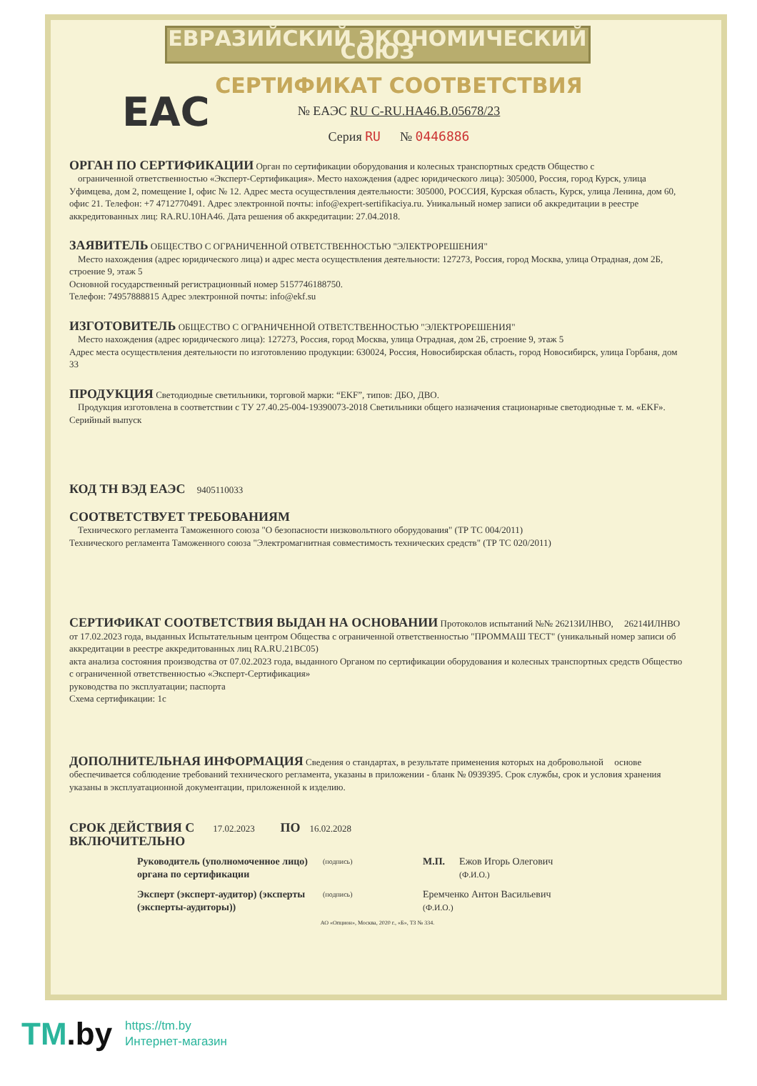ЕВРАЗИЙСКИЙ ЭКОНОМИЧЕСКИЙ СОЮЗ
СЕРТИФИКАТ СООТВЕТСТВИЯ
EAC
№ ЕАЭС RU C-RU.HA46.B.05678/23
Серия RU № 0446886
ОРГАН ПО СЕРТИФИКАЦИИ Орган по сертификации оборудования и колесных транспортных средств Общество с
ограниченной ответственностью «Эксперт-Сертификация». Место нахождения (адрес юридического лица): 305000, Россия, город Курск, улица Уфимцева, дом 2, помещение I, офис № 12. Адрес места осуществления деятельности: 305000, РОССИЯ, Курская область, Курск, улица Ленина, дом 60, офис 21. Телефон: +7 4712770491. Адрес электронной почты: info@expert-sertifikaciya.ru. Уникальный номер записи об аккредитации в реестре аккредитованных лиц: RA.RU.10HA46. Дата решения об аккредитации: 27.04.2018.
ЗАЯВИТЕЛЬ ОБЩЕСТВО С ОГРАНИЧЕННОЙ ОТВЕТСТВЕННОСТЬЮ "ЭЛЕКТРОРЕШЕНИЯ"
Место нахождения (адрес юридического лица) и адрес места осуществления деятельности: 127273, Россия, город Москва, улица Отрадная, дом 2Б, строение 9, этаж 5
Основной государственный регистрационный номер 5157746188750.
Телефон: 74957888815 Адрес электронной почты: info@ekf.su
ИЗГОТОВИТЕЛЬ ОБЩЕСТВО С ОГРАНИЧЕННОЙ ОТВЕТСТВЕННОСТЬЮ "ЭЛЕКТРОРЕШЕНИЯ"
Место нахождения (адрес юридического лица): 127273, Россия, город Москва, улица Отрадная, дом 2Б, строение 9, этаж 5
Адрес места осуществления деятельности по изготовлению продукции: 630024, Россия, Новосибирская область, город Новосибирск, улица Горбаня, дом 33
ПРОДУКЦИЯ Светодиодные светильники, торговой марки: “EKF”, типов: ДБО, ДВО.
Продукция изготовлена в соответствии с ТУ 27.40.25-004-19390073-2018 Светильники общего назначения стационарные светодиодные т. м. «EKF».
Серийный выпуск
КОД ТН ВЭД ЕАЭС 9405110033
СООТВЕТСТВУЕТ ТРЕБОВАНИЯМ
Технического регламента Таможенного союза "О безопасности низковольтного оборудования" (ТР ТС 004/2011)
Технического регламента Таможенного союза "Электромагнитная совместимость технических средств" (ТР ТС 020/2011)
СЕРТИФИКАТ СООТВЕТСТВИЯ ВЫДАН НА ОСНОВАНИИ Протоколов испытаний №№ 26213ИЛНВО, 26214ИЛНВО от 17.02.2023 года, выданных Испытательным центром Общества с ограниченной ответственностью "ПРОММАШ ТЕСТ" (уникальный номер записи об аккредитации в реестре аккредитованных лиц RA.RU.21BC05)
акта анализа состояния производства от 07.02.2023 года, выданного Органом по сертификации оборудования и колесных транспортных средств Общество с ограниченной ответственностью «Эксперт-Сертификация»
руководства по эксплуатации; паспорта
Схема сертификации: 1с
ДОПОЛНИТЕЛЬНАЯ ИНФОРМАЦИЯ Сведения о стандартах, в результате применения которых на добровольной основе обеспечивается соблюдение требований технического регламента, указаны в приложении - бланк № 0939395. Срок службы, срок и условия хранения указаны в эксплуатационной документации, приложенной к изделию.
СРОК ДЕЙСТВИЯ С 17.02.2023 ПО 16.02.2028
ВКЛЮЧИТЕЛЬНО
Руководитель (уполномоченное лицо) органа по сертификации (подпись) М.П. Ежов Игорь Олегович
(Ф.И.О.)
Эксперт (эксперт-аудитор) (эксперты (эксперты-аудиторы)) (подпись) Еремченко Антон Васильевич
(Ф.И.О.)
АО «Опцион», Москва, 2020 г., «Б», ТЗ № 334.
TM.by
https://tm.by
Интернет-магазин